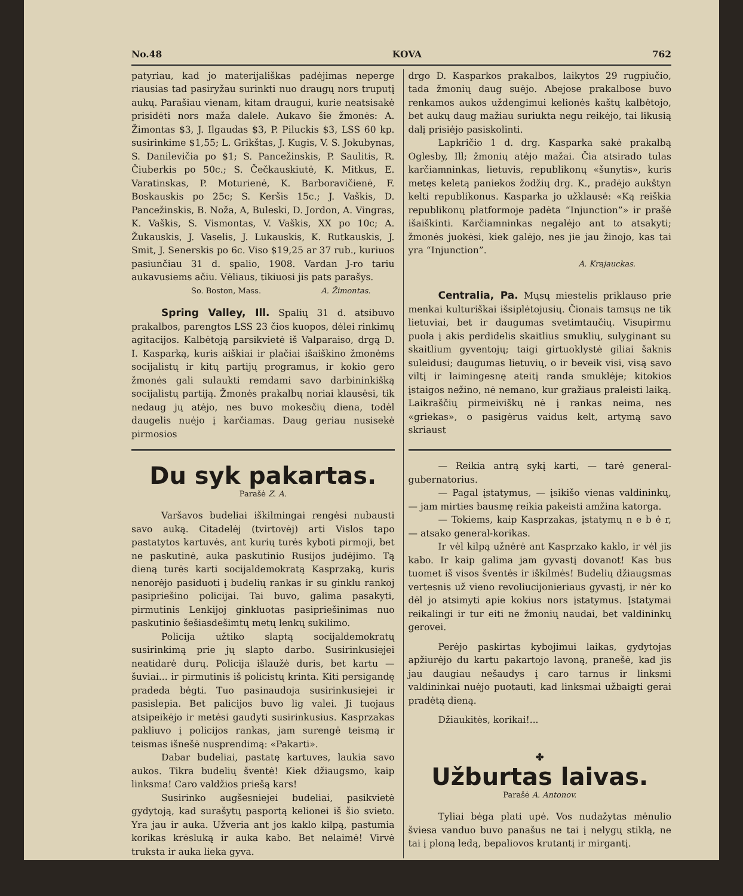No.48 KOVA 762
patyriau, kad jo materijališkas padėjimas neperge riausias tad pasiryžau surinkti nuo draugų nors truputį aukų. Parašiau vienam, kitam draugui, kurie neatsisakė prisidėti nors maža dalele. Aukavo šie žmonės: A. Žimontas $3, J. Ilgaudas $3, P. Piluckis $3, LSS 60 kp. susirinkime $1,55; L. Grikštas, J. Kugis, V. S. Jokubynas, S. Danilevičia po $1; S. Pancežinskis, P. Saulitis, R. Čiuberkis po 50c.; S. Čečkauskiutė, K. Mitkus, E. Varatinskas, P. Moturienė, K. Barboravičienė, F. Boskauskis po 25c; S. Keršis 15c.; J. Vaškis, D. Pancežinskis, B. Noža, A, Buleski, D. Jordon, A. Vingras, K. Vaškis, S. Vismontas, V. Vaškis, XX po 10c; A. Žukauskis, J. Vaselis, J. Lukauskis, K. Rutkauskis, J. Smit, J. Senerskis po 6c. Viso $19,25 ar 37 rub., kuriuos pasiunčiau 31 d. spalio, 1908. Vardan J-ro tariu aukavusiems ačiu. Vėliaus, tikiuosi jis pats parašys.
So. Boston, Mass. A. Žimontas.
Spring Valley, Ill. Spalių 31 d. atsibuvo prakalbos, parengtos LSS 23 čios kuopos, dėlei rinkimų agitacijos. Kalbėtoją parsikvietė iš Valparaiso, drgą D. I. Kasparką, kuris aiškiai ir plačiai išaiškino žmonėms socijalistų ir kitų partijų programus, ir kokio gero žmonės gali sulaukti remdami savo darbininkišką socijalistų partiją. Žmonės prakalbų noriai klausėsi, tik nedaug jų atėjo, nes buvo mokesčių diena, todėl daugelis nuėjo į karčiamas. Daug geriau nusisekė pirmosios
drgo D. Kasparkos prakalbos, laikytos 29 rugpiučio, tada žmonių daug suėjo. Abejose prakalbose buvo renkamos aukos uždengimui kelionės kaštų kalbėtojo, bet aukų daug mažiau suriukta negu reikėjo, tai likusią dalį prisiėjo pasiskolinti.
Lapkričio 1 d. drg. Kasparka sakė prakalbą Oglesby, Ill; žmonių atėjo mažai. Čia atsirado tulas karčiamninkas, lietuvis, republikonų «šunytis», kuris metęs keletą paniekos žodžių drg. K., pradėjo aukštyn kelti republikonus. Kasparka jo užklausė: «Ką reiškia republikonų platformoje padėta “Injunction”» ir prašė išaiškinti. Karčiamninkas negalėjo ant to atsakyti; žmonės juokėsi, kiek galėjo, nes jie jau žinojo, kas tai yra “Injunction”.
A. Krajauckas.
Centralia, Pa. Mųsų miestelis priklauso prie menkai kulturiškai išsiplėtojusių. Čionais tamsųs ne tik lietuviai, bet ir daugumas svetimtaučių. Visupirmu puola į akis perdidelis skaitlius smuklių, sulyginant su skaitlium gyventojų; taigi girtuoklystė giliai šaknis suleidusi; daugumas lietuvių, o ir beveik visi, visą savo viltį ir laimingesnę ateitį randa smuklėje; kitokios įstaigos nežino, nė nemano, kur gražiaus praleisti laiką. Laikraščių pirmeiviškų nė į rankas neima, nes «griekas», o pasigėrus vaidus kelt, artymą savo skriaust
Du syk pakartas.
Parašė Z. A.
Varšavos budeliai iškilmingai rengėsi nubausti savo auką. Citadelėj (tvirtovėj) arti Vislos tapo pastatytos kartuvės, ant kurių turės kyboti pirmoji, bet ne paskutinė, auka paskutinio Rusijos judėjimo. Tą dieną turės karti socijaldemokratą Kasprzaką, kuris nenorėjo pasiduoti į budelių rankas ir su ginklu rankoj pasipriešino policijai. Tai buvo, galima pasakyti, pirmutinis Lenkijoj ginkluotas pasipriešinimas nuo paskutinio šešiasdešimtų metų lenkų sukilimo.
Policija užtiko slaptą socijaldemokratų susirinkimą prie jų slapto darbo. Susirinkusiejei neatidarė durų. Policija išlaužė duris, bet kartu — šuviai... ir pirmutinis iš policistų krinta. Kiti persigandę pradeda bėgti. Tuo pasinaudoja susirinkusiejei ir pasislepia. Bet palicijos buvo lig valei. Ji tuojaus atsipeikėjo ir metėsi gaudyti susirinkusius. Kasprzakas pakliuvo į policijos rankas, jam surengė teismą ir teismas išnešė nusprendimą: «Pakarti».
Dabar budeliai, pastatę kartuves, laukia savo aukos. Tikra budelių šventė! Kiek džiaugsmo, kaip linksma! Caro valdžios priešą kars!
Susirinko augšesniejei budeliai, pasikvietė gydytoją, kad surašytų pasportą kelionei iš šio svieto. Yra jau ir auka. Užveria ant jos kaklo kilpą, pastumia korikas krėsluką ir auka kabo. Bet nelaimė! Virvė truksta ir auka lieka gyva.
— Reikia antrą sykį karti, — tarė general-gubernatorius.
— Pagal įstatymus, — įsikišo vienas valdininkų, — jam mirties bausmę reikia pakeisti amžina katorga.
— Tokiems, kaip Kasprzakas, įstatymų n e b ė r, — atsako general-korikas.
Ir vėl kilpą užnėrė ant Kasprzako kaklo, ir vėl jis kabo. Ir kaip galima jam gyvastį dovanot! Kas bus tuomet iš visos šventės ir iškilmės! Budelių džiaugsmas vertesnis už vieno revoliucijonieriaus gyvastį, ir nėr ko dėl jo atsimyti apie kokius nors įstatymus. Įstatymai reikalingi ir tur eiti ne žmonių naudai, bet valdininkų gerovei.
Perėjo paskirtas kybojimui laikas, gydytojas apžiurėjo du kartu pakartojo lavoną, pranešė, kad jis jau daugiau nešaudys į caro tarnus ir linksmi valdininkai nuėjo puotauti, kad linksmai užbaigti gerai pradėtą dieną.
Džiaukitės, korikai!...
✤
Užburtas laivas.
Parašė A. Antonov.
Tyliai bėga plati upė. Vos nudažytas mėnulio šviesa vanduo buvo panašus ne tai į nelygų stiklą, ne tai į ploną ledą, bepaliovos krutantį ir mirgantį.